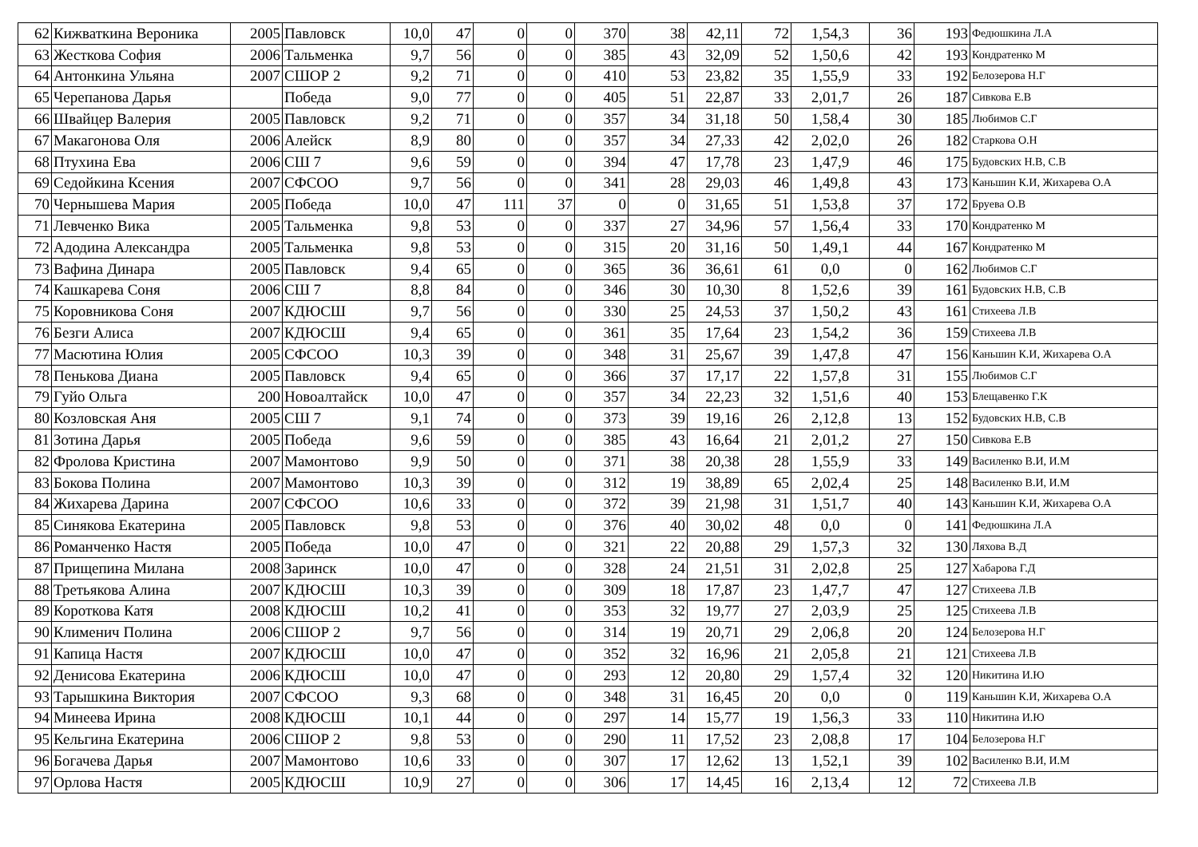| 62 | Кижваткина Вероника | 2005 | Павловск | 10,0 | 47 | 0 | 0 | 370 | 38 | 42,11 | 72 | 1,54,3 | 36 | 193 | Федюшкина Л.А |
| 63 | Жесткова София | 2006 | Тальменка | 9,7 | 56 | 0 | 0 | 385 | 43 | 32,09 | 52 | 1,50,6 | 42 | 193 | Кондратенко М |
| 64 | Антонкина Ульяна | 2007 | СШОР 2 | 9,2 | 71 | 0 | 0 | 410 | 53 | 23,82 | 35 | 1,55,9 | 33 | 192 | Белозерова Н.Г |
| 65 | Черепанова Дарья | | Победа | 9,0 | 77 | 0 | 0 | 405 | 51 | 22,87 | 33 | 2,01,7 | 26 | 187 | Сивкова Е.В |
| 66 | Швайцер Валерия | 2005 | Павловск | 9,2 | 71 | 0 | 0 | 357 | 34 | 31,18 | 50 | 1,58,4 | 30 | 185 | Любимов С.Г |
| 67 | Макагонова Оля | 2006 | Алейск | 8,9 | 80 | 0 | 0 | 357 | 34 | 27,33 | 42 | 2,02,0 | 26 | 182 | Старкова О.Н |
| 68 | Птухина Ева | 2006 | СШ 7 | 9,6 | 59 | 0 | 0 | 394 | 47 | 17,78 | 23 | 1,47,9 | 46 | 175 | Будовских Н.В, С.В |
| 69 | Седойкина Ксения | 2007 | СФСОО | 9,7 | 56 | 0 | 0 | 341 | 28 | 29,03 | 46 | 1,49,8 | 43 | 173 | Каньшин К.И, Жихарева О.А |
| 70 | Чернышева Мария | 2005 | Победа | 10,0 | 47 | 111 | 37 | 0 | 0 | 31,65 | 51 | 1,53,8 | 37 | 172 | Бруева О.В |
| 71 | Левченко Вика | 2005 | Тальменка | 9,8 | 53 | 0 | 0 | 337 | 27 | 34,96 | 57 | 1,56,4 | 33 | 170 | Кондратенко М |
| 72 | Адодина Александра | 2005 | Тальменка | 9,8 | 53 | 0 | 0 | 315 | 20 | 31,16 | 50 | 1,49,1 | 44 | 167 | Кондратенко М |
| 73 | Вафина Динара | 2005 | Павловск | 9,4 | 65 | 0 | 0 | 365 | 36 | 36,61 | 61 | 0,0 | 0 | 162 | Любимов С.Г |
| 74 | Кашкарева Соня | 2006 | СШ 7 | 8,8 | 84 | 0 | 0 | 346 | 30 | 10,30 | 8 | 1,52,6 | 39 | 161 | Будовских Н.В, С.В |
| 75 | Коровникова Соня | 2007 | КДЮСШ | 9,7 | 56 | 0 | 0 | 330 | 25 | 24,53 | 37 | 1,50,2 | 43 | 161 | Стихеева Л.В |
| 76 | Безги Алиса | 2007 | КДЮСШ | 9,4 | 65 | 0 | 0 | 361 | 35 | 17,64 | 23 | 1,54,2 | 36 | 159 | Стихеева Л.В |
| 77 | Масютина Юлия | 2005 | СФСОО | 10,3 | 39 | 0 | 0 | 348 | 31 | 25,67 | 39 | 1,47,8 | 47 | 156 | Каньшин К.И, Жихарева О.А |
| 78 | Пенькова Диана | 2005 | Павловск | 9,4 | 65 | 0 | 0 | 366 | 37 | 17,17 | 22 | 1,57,8 | 31 | 155 | Любимов С.Г |
| 79 | Гуйо Ольга | 200 | Новоалтайск | 10,0 | 47 | 0 | 0 | 357 | 34 | 22,23 | 32 | 1,51,6 | 40 | 153 | Блещавенко Г.К |
| 80 | Козловская Аня | 2005 | СШ 7 | 9,1 | 74 | 0 | 0 | 373 | 39 | 19,16 | 26 | 2,12,8 | 13 | 152 | Будовских Н.В, С.В |
| 81 | Зотина Дарья | 2005 | Победа | 9,6 | 59 | 0 | 0 | 385 | 43 | 16,64 | 21 | 2,01,2 | 27 | 150 | Сивкова Е.В |
| 82 | Фролова Кристина | 2007 | Мамонтово | 9,9 | 50 | 0 | 0 | 371 | 38 | 20,38 | 28 | 1,55,9 | 33 | 149 | Василенко В.И, И.М |
| 83 | Бокова Полина | 2007 | Мамонтово | 10,3 | 39 | 0 | 0 | 312 | 19 | 38,89 | 65 | 2,02,4 | 25 | 148 | Василенко В.И, И.М |
| 84 | Жихарева Дарина | 2007 | СФСОО | 10,6 | 33 | 0 | 0 | 372 | 39 | 21,98 | 31 | 1,51,7 | 40 | 143 | Каньшин К.И, Жихарева О.А |
| 85 | Синякова Екатерина | 2005 | Павловск | 9,8 | 53 | 0 | 0 | 376 | 40 | 30,02 | 48 | 0,0 | 0 | 141 | Федюшкина Л.А |
| 86 | Романченко Настя | 2005 | Победа | 10,0 | 47 | 0 | 0 | 321 | 22 | 20,88 | 29 | 1,57,3 | 32 | 130 | Ляхова В.Д |
| 87 | Прищепина Милана | 2008 | Заринск | 10,0 | 47 | 0 | 0 | 328 | 24 | 21,51 | 31 | 2,02,8 | 25 | 127 | Хабарова Г.Д |
| 88 | Третьякова Алина | 2007 | КДЮСШ | 10,3 | 39 | 0 | 0 | 309 | 18 | 17,87 | 23 | 1,47,7 | 47 | 127 | Стихеева Л.В |
| 89 | Короткова Катя | 2008 | КДЮСШ | 10,2 | 41 | 0 | 0 | 353 | 32 | 19,77 | 27 | 2,03,9 | 25 | 125 | Стихеева Л.В |
| 90 | Клименич Полина | 2006 | СШОР 2 | 9,7 | 56 | 0 | 0 | 314 | 19 | 20,71 | 29 | 2,06,8 | 20 | 124 | Белозерова Н.Г |
| 91 | Капица Настя | 2007 | КДЮСШ | 10,0 | 47 | 0 | 0 | 352 | 32 | 16,96 | 21 | 2,05,8 | 21 | 121 | Стихеева Л.В |
| 92 | Денисова Екатерина | 2006 | КДЮСШ | 10,0 | 47 | 0 | 0 | 293 | 12 | 20,80 | 29 | 1,57,4 | 32 | 120 | Никитина И.Ю |
| 93 | Тарышкина Виктория | 2007 | СФСОО | 9,3 | 68 | 0 | 0 | 348 | 31 | 16,45 | 20 | 0,0 | 0 | 119 | Каньшин К.И, Жихарева О.А |
| 94 | Минеева Ирина | 2008 | КДЮСШ | 10,1 | 44 | 0 | 0 | 297 | 14 | 15,77 | 19 | 1,56,3 | 33 | 110 | Никитина И.Ю |
| 95 | Кельгина Екатерина | 2006 | СШОР 2 | 9,8 | 53 | 0 | 0 | 290 | 11 | 17,52 | 23 | 2,08,8 | 17 | 104 | Белозерова Н.Г |
| 96 | Богачева Дарья | 2007 | Мамонтово | 10,6 | 33 | 0 | 0 | 307 | 17 | 12,62 | 13 | 1,52,1 | 39 | 102 | Василенко В.И, И.М |
| 97 | Орлова Настя | 2005 | КДЮСШ | 10,9 | 27 | 0 | 0 | 306 | 17 | 14,45 | 16 | 2,13,4 | 12 | 72 | Стихеева Л.В |